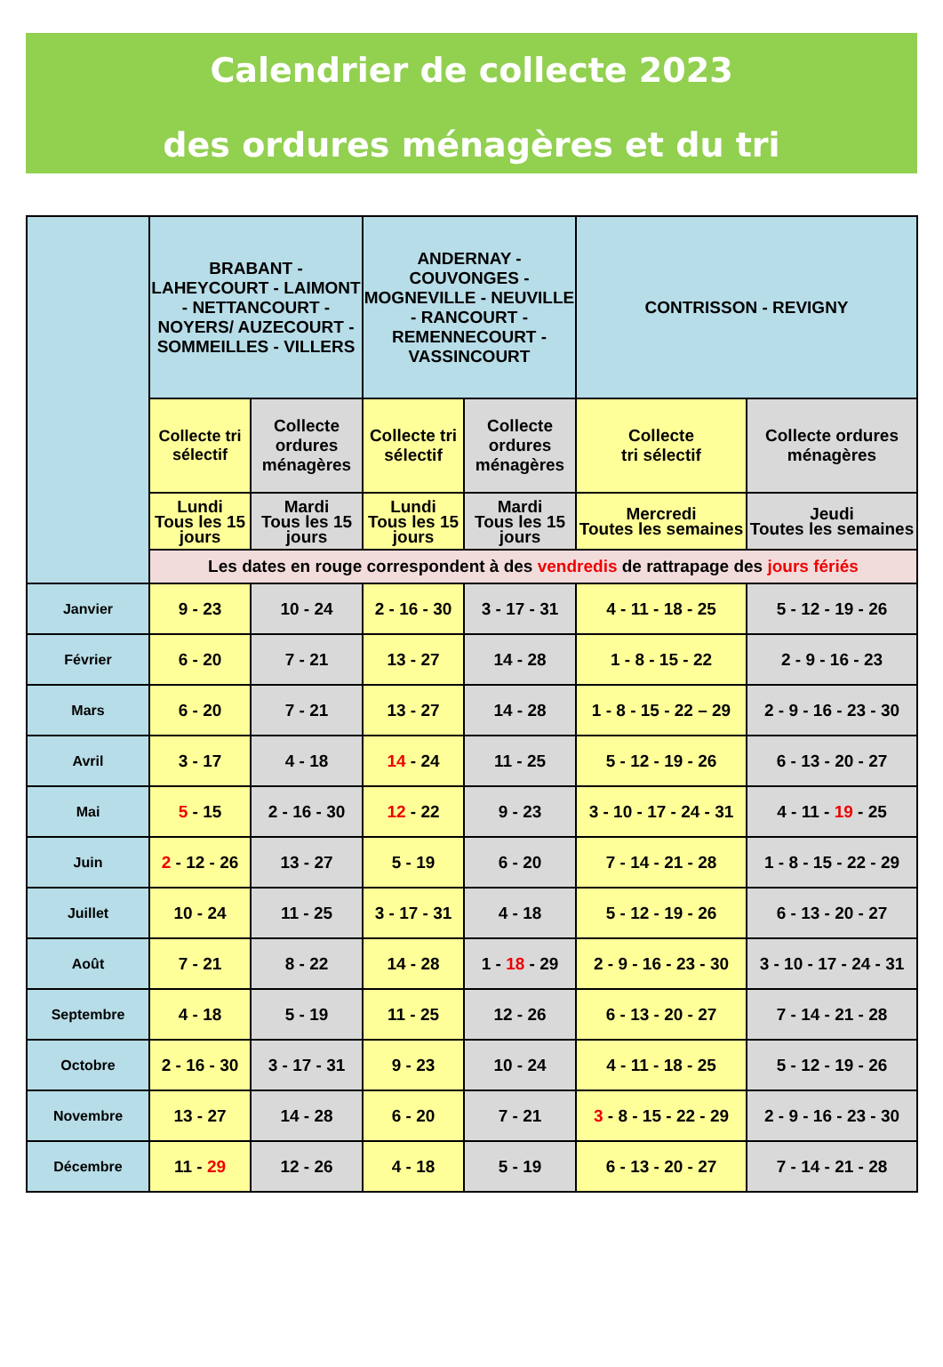Calendrier de collecte 2023
des ordures ménagères et du tri
| | BRABANT - LAHEYCOURT - LAIMONT - NETTANCOURT - NOYERS/ AUZECOURT - SOMMEILLES - VILLERS | | ANDERNAY - COUVONGES - MOGNEVILLE - NEUVILLE - RANCOURT - REMENNECOURT - VASSINCOURT | | CONTRISSON - REVIGNY | |
| --- | --- | --- | --- | --- | --- | --- |
| | Collecte tri sélectif | Collecte ordures ménagères | Collecte tri sélectif | Collecte ordures ménagères | Collecte tri sélectif | Collecte ordures ménagères |
| | Lundi Tous les 15 jours | Mardi Tous les 15 jours | Lundi Tous les 15 jours | Mardi Tous les 15 jours | Mercredi Toutes les semaines | Jeudi Toutes les semaines |
| | Les dates en rouge correspondent à des vendredis de rattrapage des jours fériés | | | | | |
| Janvier | 9 - 23 | 10 - 24 | 2 - 16 - 30 | 3 - 17 - 31 | 4 - 11 - 18 - 25 | 5 - 12 - 19 - 26 |
| Février | 6 - 20 | 7 - 21 | 13 - 27 | 14 - 28 | 1 - 8 - 15 - 22 | 2 - 9 - 16 - 23 |
| Mars | 6 - 20 | 7 - 21 | 13 - 27 | 14 - 28 | 1 - 8 - 15 - 22 – 29 | 2 - 9 - 16 - 23 - 30 |
| Avril | 3 - 17 | 4 - 18 | 14 - 24 | 11 - 25 | 5 - 12 - 19 - 26 | 6 - 13 - 20 - 27 |
| Mai | 5 - 15 | 2 - 16 - 30 | 12 - 22 | 9 - 23 | 3 - 10 - 17 - 24 - 31 | 4 - 11 - 19 - 25 |
| Juin | 2 - 12 - 26 | 13 - 27 | 5 - 19 | 6 - 20 | 7 - 14 - 21 - 28 | 1 - 8 - 15 - 22 - 29 |
| Juillet | 10 - 24 | 11 - 25 | 3 - 17 - 31 | 4 - 18 | 5 - 12 - 19 - 26 | 6 - 13 - 20 - 27 |
| Août | 7 - 21 | 8 - 22 | 14 - 28 | 1 - 18 - 29 | 2 - 9 - 16 - 23 - 30 | 3 - 10 - 17 - 24 - 31 |
| Septembre | 4 - 18 | 5 - 19 | 11 - 25 | 12 - 26 | 6 - 13 - 20 - 27 | 7 - 14 - 21 - 28 |
| Octobre | 2 - 16 - 30 | 3 - 17 - 31 | 9 - 23 | 10 - 24 | 4 - 11 - 18 - 25 | 5 - 12 - 19 - 26 |
| Novembre | 13 - 27 | 14 - 28 | 6 - 20 | 7 - 21 | 3 - 8 - 15 - 22 - 29 | 2 - 9 - 16 - 23 - 30 |
| Décembre | 11 - 29 | 12 - 26 | 4 - 18 | 5 - 19 | 6 - 13 - 20 - 27 | 7 - 14 - 21 - 28 |